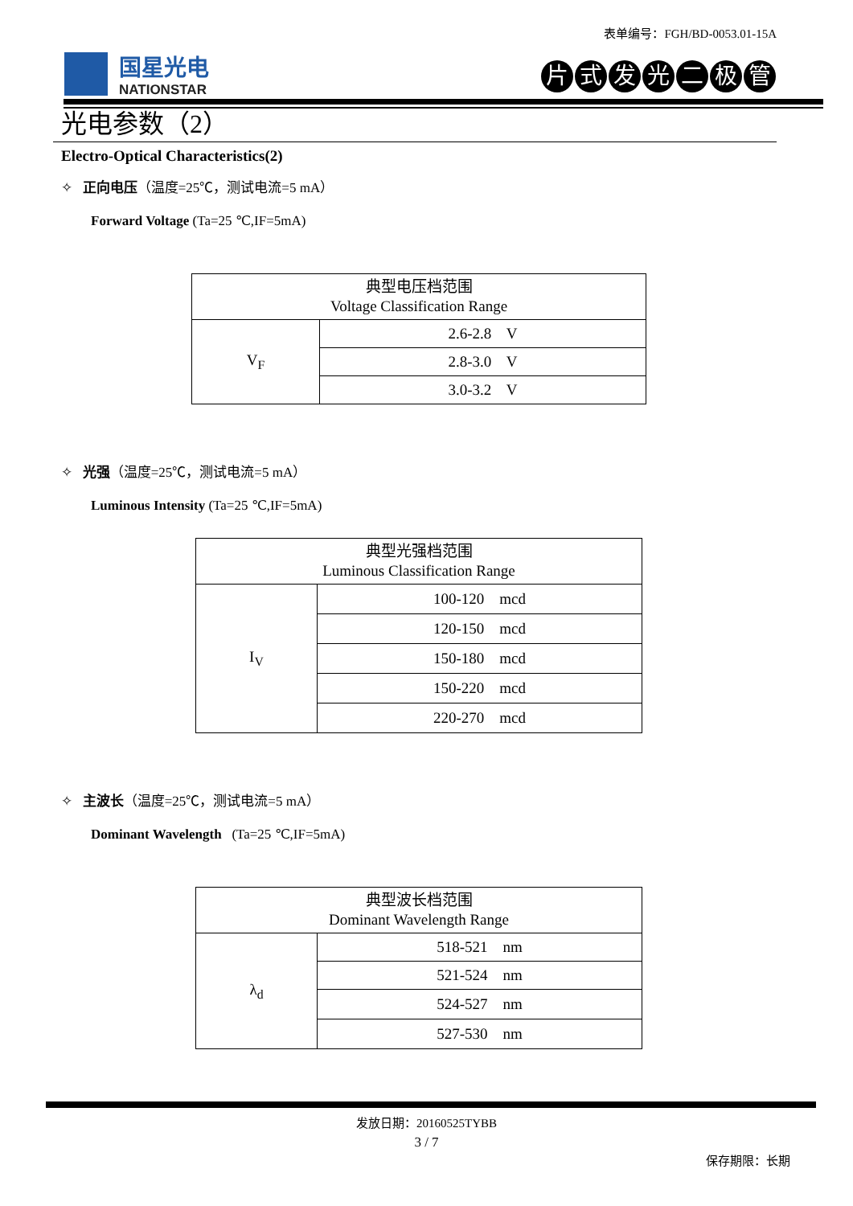表单编号：FGH/BD-0053.01-15A
国星光电
NATIONSTAR
片式发光二极管
光电参数（2）
Electro-Optical Characteristics(2)
✧ 正向电压（温度=25℃，测试电流=5 mA）
Forward Voltage (Ta=25 ℃,IF=5mA)
| 典型电压档范围 Voltage Classification Range | |
| V<sub>F</sub> | 2.6-2.8 V |
| | 2.8-3.0 V |
| | 3.0-3.2 V |
✧ 光强（温度=25℃，测试电流=5 mA）
Luminous Intensity (Ta=25 ℃,IF=5mA)
| 典型光强档范围 Luminous Classification Range | |
| I<sub>V</sub> | 100-120 mcd |
| | 120-150 mcd |
| | 150-180 mcd |
| | 150-220 mcd |
| | 220-270 mcd |
✧ 主波长（温度=25℃，测试电流=5 mA）
Dominant Wavelength (Ta=25 ℃,IF=5mA)
| 典型波长档范围 Dominant Wavelength Range | |
| λ<sub>d</sub> | 518-521 nm |
| | 521-524 nm |
| | 524-527 nm |
| | 527-530 nm |
发放日期：20160525TYBB
3 / 7
保存期限：长期